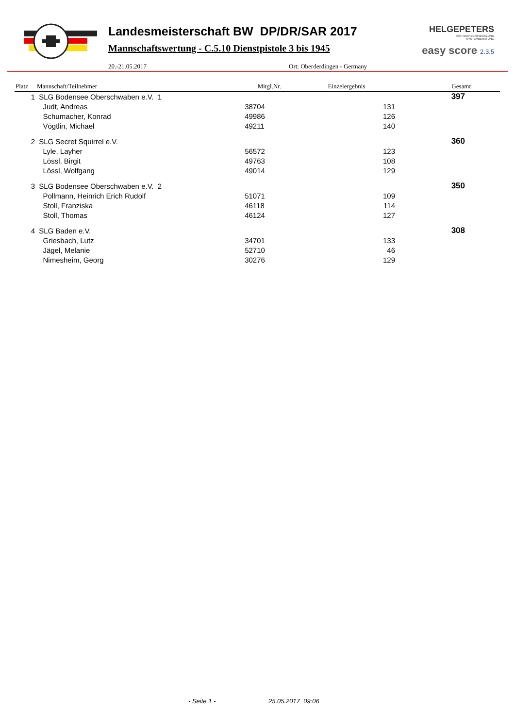Landesmeisterschaft BW DP/DR/SAR 2017
Mannschaftswertung - C.5.10 Dienstpistole 3 bis 1945
20.-21.05.2017 Ort: Oberderdingen - Germany
HELGEPETERS
SOFTWAREENTWICKLUNG
SYSTEMBERATUNG
easy score 2.3.5
| Platz | Mannschaft/Teilnehmer | Mitgl.Nr. | Einzelergebnis | Gesamt |
| --- | --- | --- | --- | --- |
| 1 | SLG Bodensee Oberschwaben e.V. 1 | | | 397 |
| | Judt, Andreas | 38704 | 131 | |
| | Schumacher, Konrad | 49986 | 126 | |
| | Vögtlin, Michael | 49211 | 140 | |
| 2 | SLG Secret Squirrel e.V. | | | 360 |
| | Lyle, Layher | 56572 | 123 | |
| | Lössl, Birgit | 49763 | 108 | |
| | Lössl, Wolfgang | 49014 | 129 | |
| 3 | SLG Bodensee Oberschwaben e.V. 2 | | | 350 |
| | Pollmann, Heinrich Erich Rudolf | 51071 | 109 | |
| | Stoll, Franziska | 46118 | 114 | |
| | Stoll, Thomas | 46124 | 127 | |
| 4 | SLG Baden e.V. | | | 308 |
| | Griesbach, Lutz | 34701 | 133 | |
| | Jägel, Melanie | 52710 | 46 | |
| | Nimesheim, Georg | 30276 | 129 | |
- Seite 1 - 25.05.2017 09:06